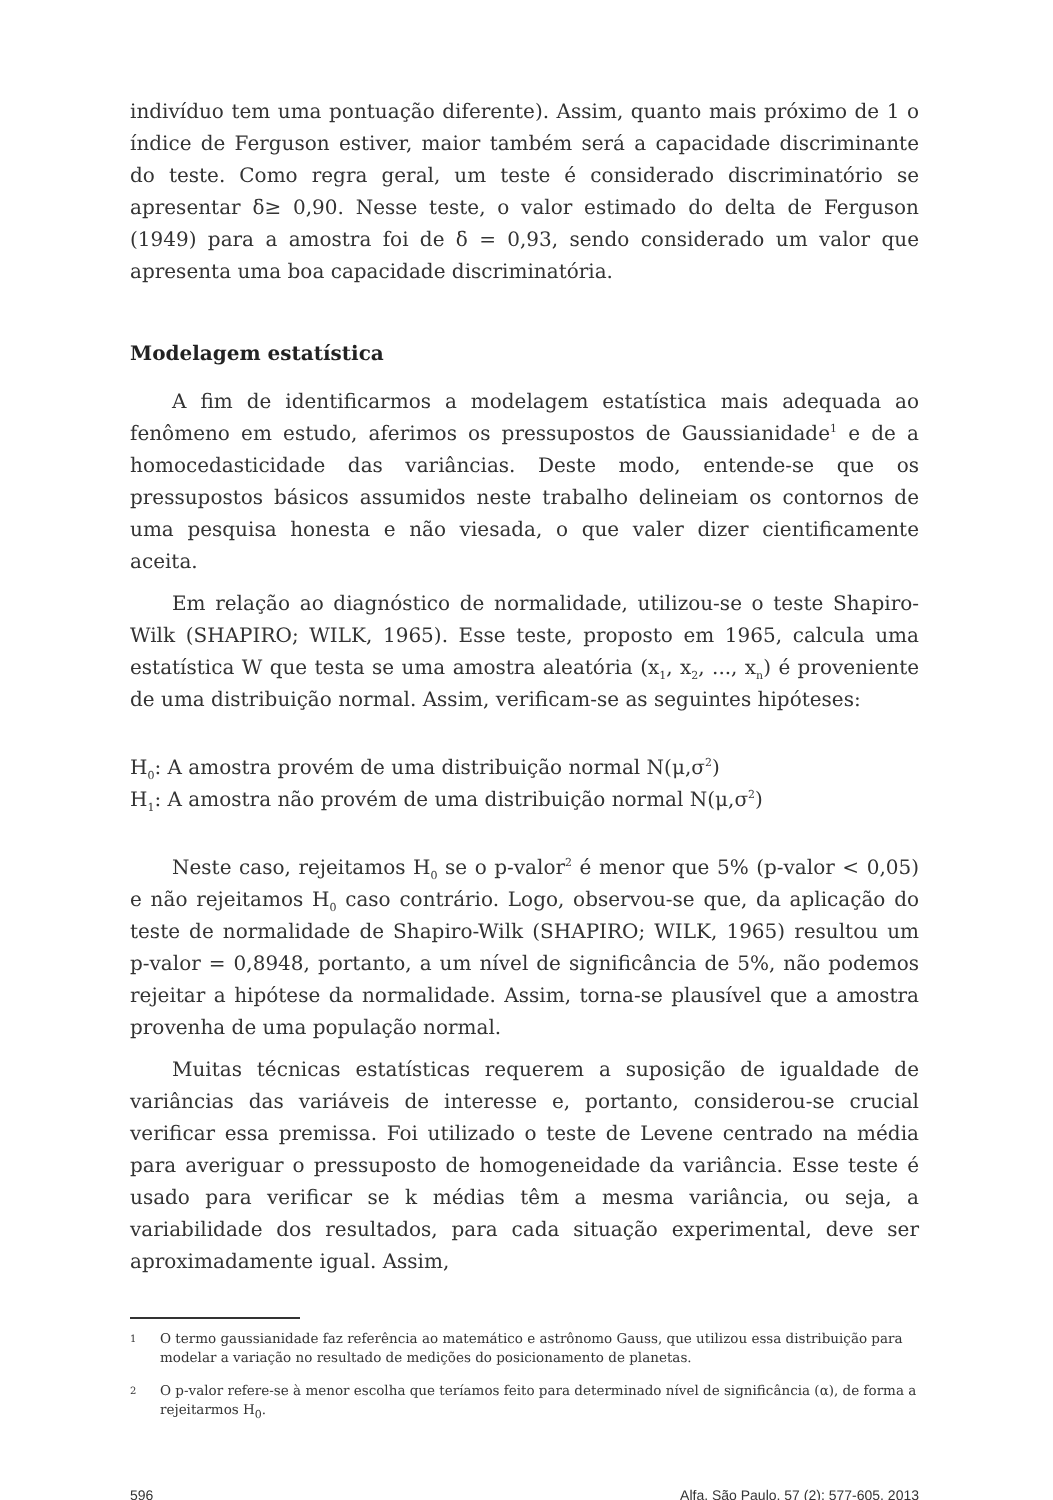indivíduo tem uma pontuação diferente). Assim, quanto mais próximo de 1 o índice de Ferguson estiver, maior também será a capacidade discriminante do teste. Como regra geral, um teste é considerado discriminatório se apresentar δ≥ 0,90. Nesse teste, o valor estimado do delta de Ferguson (1949) para a amostra foi de δ = 0,93, sendo considerado um valor que apresenta uma boa capacidade discriminatória.
Modelagem estatística
A fim de identificarmos a modelagem estatística mais adequada ao fenômeno em estudo, aferimos os pressupostos de Gaussianidade<sup>1</sup> e de a homocedasticidade das variâncias. Deste modo, entende-se que os pressupostos básicos assumidos neste trabalho delineiam os contornos de uma pesquisa honesta e não viesada, o que valer dizer cientificamente aceita.
Em relação ao diagnóstico de normalidade, utilizou-se o teste Shapiro-Wilk (SHAPIRO; WILK, 1965). Esse teste, proposto em 1965, calcula uma estatística W que testa se uma amostra aleatória (x<sub>1</sub>, x<sub>2</sub>, ..., x<sub>n</sub>) é proveniente de uma distribuição normal. Assim, verificam-se as seguintes hipóteses:
H<sub>0</sub>: A amostra provém de uma distribuição normal N(μ,σ<sup>2</sup>)
H<sub>1</sub>: A amostra não provém de uma distribuição normal N(μ,σ<sup>2</sup>)
Neste caso, rejeitamos H<sub>0</sub> se o p-valor<sup>2</sup> é menor que 5% (p-valor < 0,05) e não rejeitamos H<sub>0</sub> caso contrário. Logo, observou-se que, da aplicação do teste de normalidade de Shapiro-Wilk (SHAPIRO; WILK, 1965) resultou um p-valor = 0,8948, portanto, a um nível de significância de 5%, não podemos rejeitar a hipótese da normalidade. Assim, torna-se plausível que a amostra provenha de uma população normal.
Muitas técnicas estatísticas requerem a suposição de igualdade de variâncias das variáveis de interesse e, portanto, considerou-se crucial verificar essa premissa. Foi utilizado o teste de Levene centrado na média para averiguar o pressuposto de homogeneidade da variância. Esse teste é usado para verificar se k médias têm a mesma variância, ou seja, a variabilidade dos resultados, para cada situação experimental, deve ser aproximadamente igual. Assim,
1
O termo gaussianidade faz referência ao matemático e astrônomo Gauss, que utilizou essa distribuição para modelar a variação no resultado de medições do posicionamento de planetas.
2
O p-valor refere-se à menor escolha que teríamos feito para determinado nível de significância (α), de forma a rejeitarmos H<sub>0</sub>.
596 Alfa, São Paulo, 57 (2): 577-605, 2013